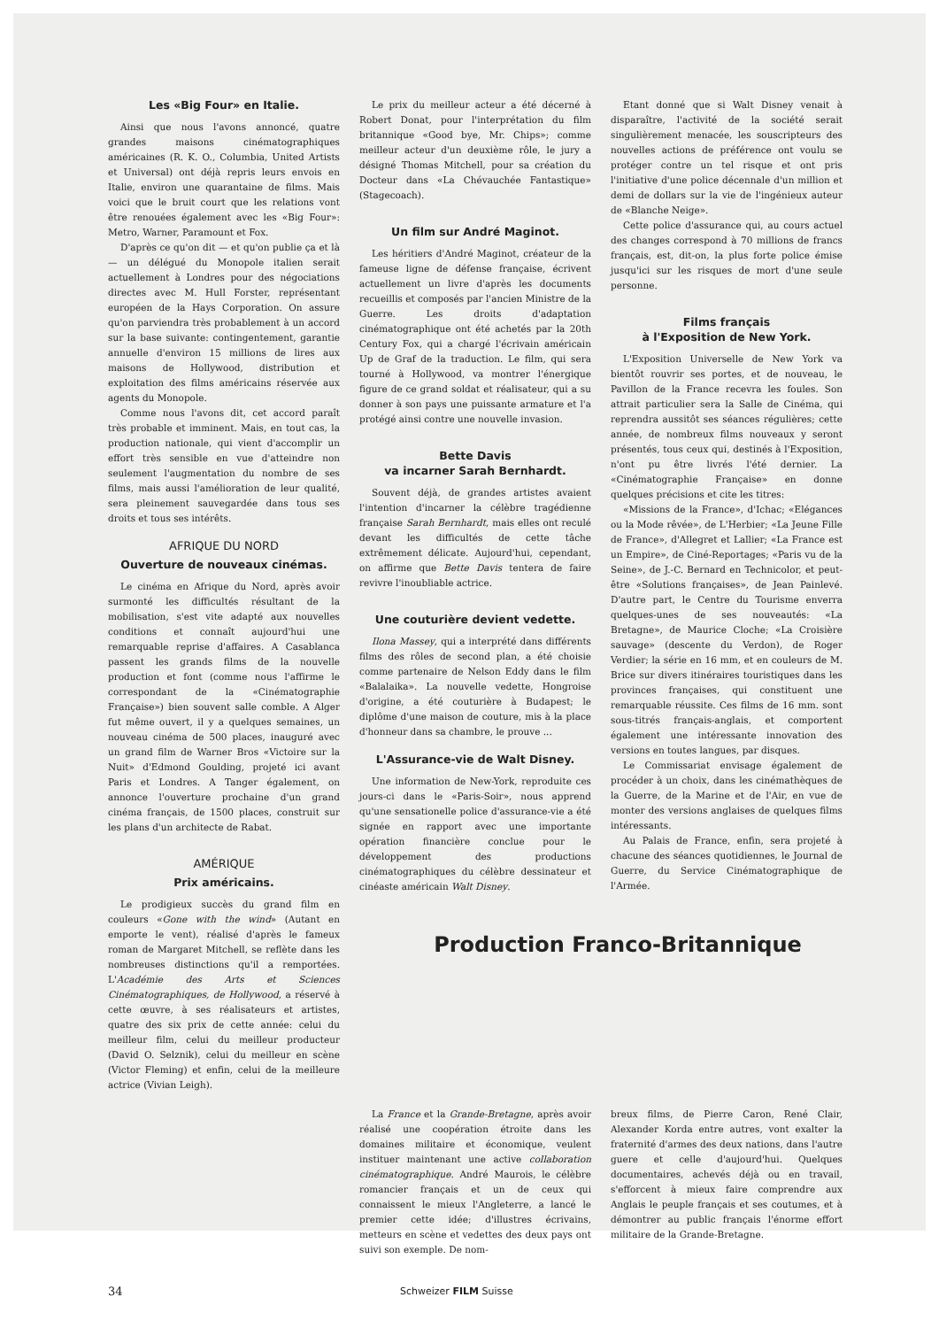Les «Big Four» en Italie.
Ainsi que nous l'avons annoncé, quatre grandes maisons cinématographiques américaines (R. K. O., Columbia, United Artists et Universal) ont déjà repris leurs envois en Italie, environ une quarantaine de films. Mais voici que le bruit court que les relations vont être renouées également avec les «Big Four»: Metro, Warner, Paramount et Fox.
D'après ce qu'on dit — et qu'on publie ça et là — un délégué du Monopole italien serait actuellement à Londres pour des négociations directes avec M. Hull Forster, représentant européen de la Hays Corporation. On assure qu'on parviendra très probablement à un accord sur la base suivante: contingentement, garantie annuelle d'environ 15 millions de lires aux maisons de Hollywood, distribution et exploitation des films américains réservée aux agents du Monopole.
Comme nous l'avons dit, cet accord paraît très probable et imminent. Mais, en tout cas, la production nationale, qui vient d'accomplir un effort très sensible en vue d'atteindre non seulement l'augmentation du nombre de ses films, mais aussi l'amélioration de leur qualité, sera pleinement sauvegardée dans tous ses droits et tous ses intérêts.
AFRIQUE DU NORD
Ouverture de nouveaux cinémas.
Le cinéma en Afrique du Nord, après avoir surmonté les difficultés résultant de la mobilisation, s'est vite adapté aux nouvelles conditions et connaît aujourd'hui une remarquable reprise d'affaires. A Casablanca passent les grands films de la nouvelle production et font (comme nous l'affirme le correspondant de la «Cinématographie Française») bien souvent salle comble. A Alger fut même ouvert, il y a quelques semaines, un nouveau cinéma de 500 places, inauguré avec un grand film de Warner Bros «Victoire sur la Nuit» d'Edmond Goulding, projeté ici avant Paris et Londres. A Tanger également, on annonce l'ouverture prochaine d'un grand cinéma français, de 1500 places, construit sur les plans d'un architecte de Rabat.
AMÉRIQUE
Prix américains.
Le prodigieux succès du grand film en couleurs «Gone with the wind» (Autant en emporte le vent), réalisé d'après le fameux roman de Margaret Mitchell, se reflète dans les nombreuses distinctions qu'il a remportées. L'Académie des Arts et Sciences Cinématographiques, de Hollywood, a réservé à cette œuvre, à ses réalisateurs et artistes, quatre des six prix de cette année: celui du meilleur film, celui du meilleur producteur (David O. Selznik), celui du meilleur en scène (Victor Fleming) et enfin, celui de la meilleure actrice (Vivian Leigh).
Le prix du meilleur acteur a été décerné à Robert Donat, pour l'interprétation du film britannique «Good bye, Mr. Chips»; comme meilleur acteur d'un deuxième rôle, le jury a désigné Thomas Mitchell, pour sa création du Docteur dans «La Chévauchée Fantastique» (Stagecoach).
Un film sur André Maginot.
Les héritiers d'André Maginot, créateur de la fameuse ligne de défense française, écrivent actuellement un livre d'après les documents recueillis et composés par l'ancien Ministre de la Guerre. Les droits d'adaptation cinématographique ont été achetés par la 20th Century Fox, qui a chargé l'écrivain américain Up de Graf de la traduction. Le film, qui sera tourné à Hollywood, va montrer l'énergique figure de ce grand soldat et réalisateur, qui a su donner à son pays une puissante armature et l'a protégé ainsi contre une nouvelle invasion.
Bette Davis
va incarner Sarah Bernhardt.
Souvent déjà, de grandes artistes avaient l'intention d'incarner la célèbre tragédienne française Sarah Bernhardt, mais elles ont reculé devant les difficultés de cette tâche extrêmement délicate. Aujourd'hui, cependant, on affirme que Bette Davis tentera de faire revivre l'inoubliable actrice.
Une couturière devient vedette.
Ilona Massey, qui a interprété dans différents films des rôles de second plan, a été choisie comme partenaire de Nelson Eddy dans le film «Balalaika». La nouvelle vedette, Hongroise d'origine, a été couturière à Budapest; le diplôme d'une maison de couture, mis à la place d'honneur dans sa chambre, le prouve ...
L'Assurance-vie de Walt Disney.
Une information de New-York, reproduite ces jours-ci dans le «Paris-Soir», nous apprend qu'une sensationelle police d'assurance-vie a été signée en rapport avec une importante opération financière conclue pour le développement des productions cinématographiques du célèbre dessinateur et cinéaste américain Walt Disney.
Etant donné que si Walt Disney venait à disparaître, l'activité de la société serait singulièrement menacée, les souscripteurs des nouvelles actions de préférence ont voulu se protéger contre un tel risque et ont pris l'initiative d'une police décennale d'un million et demi de dollars sur la vie de l'ingénieux auteur de «Blanche Neige».
Cette police d'assurance qui, au cours actuel des changes correspond à 70 millions de francs français, est, dit-on, la plus forte police émise jusqu'ici sur les risques de mort d'une seule personne.
Films français
à l'Exposition de New York.
L'Exposition Universelle de New York va bientôt rouvrir ses portes, et de nouveau, le Pavillon de la France recevra les foules. Son attrait particulier sera la Salle de Cinéma, qui reprendra aussitôt ses séances régulières; cette année, de nombreux films nouveaux y seront présentés, tous ceux qui, destinés à l'Exposition, n'ont pu être livrés l'été dernier. La «Cinématographie Française» en donne quelques précisions et cite les titres:
«Missions de la France», d'Ichac; «Elégances ou la Mode rêvée», de L'Herbier; «La Jeune Fille de France», d'Allegret et Lallier; «La France est un Empire», de Ciné-Reportages; «Paris vu de la Seine», de J.-C. Bernard en Technicolor, et peut-être «Solutions françaises», de Jean Painlevé. D'autre part, le Centre du Tourisme enverra quelques-unes de ses nouveautés: «La Bretagne», de Maurice Cloche; «La Croisière sauvage» (descente du Verdon), de Roger Verdier; la série en 16 mm, et en couleurs de M. Brice sur divers itinéraires touristiques dans les provinces françaises, qui constituent une remarquable réussite. Ces films de 16 mm. sont sous-titrés français-anglais, et comportent également une intéressante innovation des versions en toutes langues, par disques.
Le Commissariat envisage également de procéder à un choix, dans les cinémathèques de la Guerre, de la Marine et de l'Air, en vue de monter des versions anglaises de quelques films intéressants.
Au Palais de France, enfin, sera projeté à chacune des séances quotidiennes, le Journal de Guerre, du Service Cinématographique de l'Armée.
Production Franco-Britannique
La France et la Grande-Bretagne, après avoir réalisé une coopération étroite dans les domaines militaire et économique, veulent instituer maintenant une active collaboration cinématographique. André Maurois, le célèbre romancier français et un de ceux qui connaissent le mieux l'Angleterre, a lancé le premier cette idée; d'illustres écrivains, metteurs en scène et vedettes des deux pays ont suivi son exemple. De nom-
breux films, de Pierre Caron, René Clair, Alexander Korda entre autres, vont exalter la fraternité d'armes des deux nations, dans l'autre guere et celle d'aujourd'hui. Quelques documentaires, achevés déjà ou en travail, s'efforcent à mieux faire comprendre aux Anglais le peuple français et ses coutumes, et à démontrer au public français l'énorme effort militaire de la Grande-Bretagne.
34 Schweizer FILM Suisse